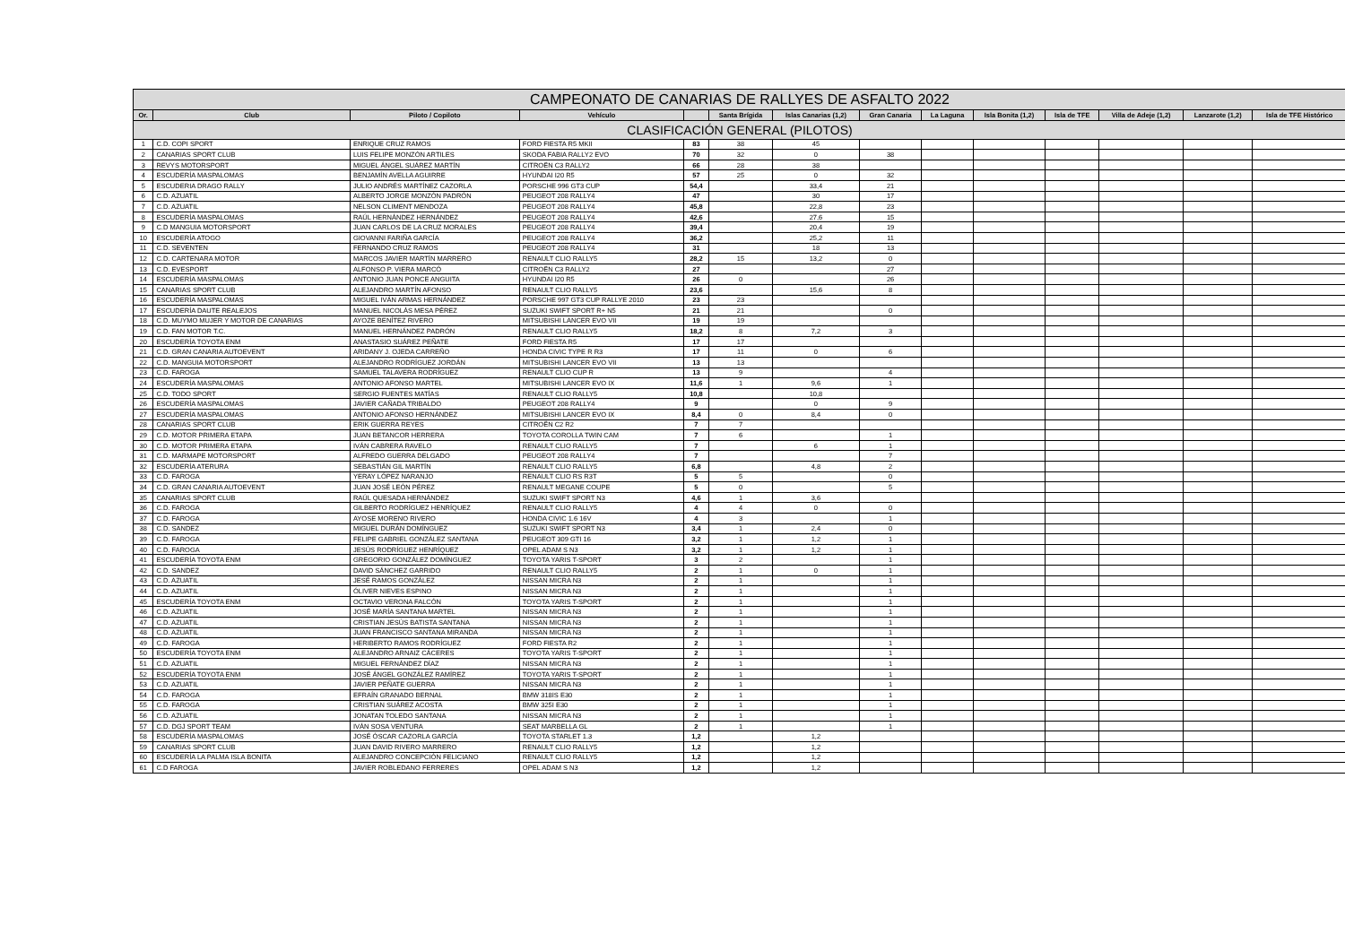| CAMPEONATO DE CANARIAS DE RALLYES DE ASFALTO 2022 | | | | | | | | | | | | | |
| --- | --- | --- | --- | --- | --- | --- | --- | --- | --- | --- | --- | --- | --- |
| Or. | Club | Piloto / Copiloto | Vehículo | | Santa Brígida | Islas Canarias (1,2) | Gran Canaria | La Laguna | Isla Bonita (1,2) | Isla de TFE | Villa de Adeje (1,2) | Lanzarote (1,2) | Isla de TFE Histórico |
| CLASIFICACIÓN GENERAL (PILOTOS) | | | | | | | | | | | | | |
| 1 | C.D. COPI SPORT | ENRIQUE CRUZ RAMOS | FORD FIESTA R5 MKII | 83 | 38 | 45 | | | | | | | |
| 2 | CANARIAS SPORT CLUB | LUIS FELIPE MONZÓN ARTILES | SKODA FABIA RALLY2 EVO | 70 | 32 | 0 | 38 | | | | | | |
| 3 | REVYS MOTORSPORT | MIGUEL ÁNGEL SUÁREZ MARTÍN | CITROËN C3 RALLY2 | 66 | 28 | 38 | | | | | | | |
| 4 | ESCUDERÍA MASPALOMAS | BENJAMÍN AVELLA AGUIRRE | HYUNDAI I20 R5 | 57 | 25 | 0 | 32 | | | | | | |
| 5 | ESCUDERIA DRAGO RALLY | JULIO ANDRÉS MARTÍNEZ CAZORLA | PORSCHE 996 GT3 CUP | 54,4 | | 33,4 | 21 | | | | | | |
| 6 | C.D. AZUATIL | ALBERTO JORGE MONZÓN PADRÓN | PEUGEOT 208 RALLY4 | 47 | | 30 | 17 | | | | | | |
| 7 | C.D. AZUATIL | NELSON CLIMENT MENDOZA | PEUGEOT 208 RALLY4 | 45,8 | | 22,8 | 23 | | | | | | |
| 8 | ESCUDERÍA MASPALOMAS | RAÚL HERNÁNDEZ HERNÁNDEZ | PEUGEOT 208 RALLY4 | 42,6 | | 27,6 | 15 | | | | | | |
| 9 | C.D MANGUIA MOTORSPORT | JUAN CARLOS DE LA CRUZ MORALES | PEUGEOT 208 RALLY4 | 39,4 | | 20,4 | 19 | | | | | | |
| 10 | ESCUDERÍA ATOGO | GIOVANNI FARIÑA GARCÍA | PEUGEOT 208 RALLY4 | 36,2 | | 25,2 | 11 | | | | | | |
| 11 | C.D. SEVENTEN | FERNANDO CRUZ RAMOS | PEUGEOT 208 RALLY4 | 31 | | 18 | 13 | | | | | | |
| 12 | C.D. CARTENARA MOTOR | MARCOS JAVIER MARTÍN MARRERO | RENAULT CLIO RALLY5 | 28,2 | 15 | 13,2 | 0 | | | | | | |
| 13 | C.D. EVESPORT | ALFONSO P. VIERA MARCÓ | CITROËN C3 RALLY2 | 27 | | | 27 | | | | | | |
| 14 | ESCUDERÍA MASPALOMAS | ANTONIO JUAN PONCE ANGUITA | HYUNDAI I20 R5 | 26 | 0 | | 26 | | | | | | |
| 15 | CANARIAS SPORT CLUB | ALEJANDRO MARTÍN AFONSO | RENAULT CLIO RALLY5 | 23,6 | | 15,6 | 8 | | | | | | |
| 16 | ESCUDERÍA MASPALOMAS | MIGUEL IVÁN ARMAS HERNÁNDEZ | PORSCHE 997 GT3 CUP RALLYE 2010 | 23 | 23 | | | | | | | | |
| 17 | ESCUDERÍA DAUTE REALEJOS | MANUEL NICOLÁS MESA PÉREZ | SUZUKI SWIFT SPORT R+ N5 | 21 | 21 | | 0 | | | | | | |
| 18 | C.D. MUYMO MUJER Y MOTOR DE CANARIAS | AYOZE BENÍTEZ RIVERO | MITSUBISHI LANCER EVO VII | 19 | 19 | | | | | | | | |
| 19 | C.D. FAN MOTOR T.C. | MANUEL HERNÁNDEZ PADRÓN | RENAULT CLIO RALLY5 | 18,2 | 8 | 7,2 | 3 | | | | | | |
| 20 | ESCUDERÍA TOYOTA ENM | ANASTASIO SUÁREZ PEÑATE | FORD FIESTA R5 | 17 | 17 | | | | | | | | |
| 21 | C.D. GRAN CANARIA AUTOEVENT | ARIDANY J. OJEDA CARREÑO | HONDA CIVIC TYPE R R3 | 17 | 11 | 0 | 6 | | | | | | |
| 22 | C.D. MANGUIA MOTORSPORT | ALEJANDRO RODRÍGUEZ JORDÁN | MITSUBISHI LANCER EVO VII | 13 | 13 | | | | | | | | |
| 23 | C.D. FAROGA | SAMUEL TALAVERA RODRÍGUEZ | RENAULT CLIO CUP R | 13 | 9 | | 4 | | | | | | |
| 24 | ESCUDERÍA MASPALOMAS | ANTONIO AFONSO MARTEL | MITSUBISHI LANCER EVO IX | 11,6 | 1 | 9,6 | 1 | | | | | | |
| 25 | C.D. TODO SPORT | SERGIO FUENTES MATÍAS | RENAULT CLIO RALLY5 | 10,8 | | 10,8 | | | | | | | |
| 26 | ESCUDERÍA MASPALOMAS | JAVIER CAÑADA TRIBALDO | PEUGEOT 208 RALLY4 | 9 | | 0 | 9 | | | | | | |
| 27 | ESCUDERÍA MASPALOMAS | ANTONIO AFONSO HERNÁNDEZ | MITSUBISHI LANCER EVO IX | 8,4 | 0 | 8,4 | 0 | | | | | | |
| 28 | CANARIAS SPORT CLUB | ERIK GUERRA REYES | CITROËN C2 R2 | 7 | 7 | | | | | | | | |
| 29 | C.D. MOTOR PRIMERA ETAPA | JUAN BETANCOR HERRERA | TOYOTA COROLLA TWIN CAM | 7 | 6 | | 1 | | | | | | |
| 30 | C.D. MOTOR PRIMERA ETAPA | IVÁN CABRERA RAVELO | RENAULT CLIO RALLY5 | 7 | | 6 | 1 | | | | | | |
| 31 | C.D. MARMAPE MOTORSPORT | ALFREDO GUERRA DELGADO | PEUGEOT 208 RALLY4 | 7 | | | 7 | | | | | | |
| 32 | ESCUDERÍA ATERURA | SEBASTIÁN GIL MARTÍN | RENAULT CLIO RALLY5 | 6,8 | | 4,8 | 2 | | | | | | |
| 33 | C.D. FAROGA | YERAY LÓPEZ NARANJO | RENAULT CLIO RS R3T | 5 | 5 | | 0 | | | | | | |
| 34 | C.D. GRAN CANARIA AUTOEVENT | JUAN JOSÉ LEÓN PÉREZ | RENAULT MEGANE COUPE | 5 | 0 | | 5 | | | | | | |
| 35 | CANARIAS SPORT CLUB | RAÚL QUESADA HERNÁNDEZ | SUZUKI SWIFT SPORT N3 | 4,6 | 1 | 3,6 | | | | | | | |
| 36 | C.D. FAROGA | GILBERTO RODRÍGUEZ HENRÍQUEZ | RENAULT CLIO RALLY5 | 4 | 4 | 0 | 0 | | | | | | |
| 37 | C.D. FAROGA | AYOSE MORENO RIVERO | HONDA CIVIC 1.6 16V | 4 | 3 | | 1 | | | | | | |
| 38 | C.D. SANDEZ | MIGUEL DURÁN DOMÍNGUEZ | SUZUKI SWIFT SPORT N3 | 3,4 | 1 | 2,4 | 0 | | | | | | |
| 39 | C.D. FAROGA | FELIPE GABRIEL GONZÁLEZ SANTANA | PEUGEOT 309 GTI 16 | 3,2 | 1 | 1,2 | 1 | | | | | | |
| 40 | C.D. FAROGA | JESÚS RODRÍGUEZ HENRÍQUEZ | OPEL ADAM S N3 | 3,2 | 1 | 1,2 | 1 | | | | | | |
| 41 | ESCUDERÍA TOYOTA ENM | GREGORIO GONZÁLEZ DOMÍNGUEZ | TOYOTA YARIS T-SPORT | 3 | 2 | | 1 | | | | | | |
| 42 | C.D. SANDEZ | DAVID SÁNCHEZ GARRIDO | RENAULT CLIO RALLY5 | 2 | 1 | 0 | 1 | | | | | | |
| 43 | C.D. AZUATIL | JESÉ RAMOS GONZÁLEZ | NISSAN MICRA N3 | 2 | 1 | | 1 | | | | | | |
| 44 | C.D. AZUATIL | ÓLIVER NIEVES ESPINO | NISSAN MICRA N3 | 2 | 1 | | 1 | | | | | | |
| 45 | ESCUDERÍA TOYOTA ENM | OCTAVIO VERONA FALCÓN | TOYOTA YARIS T-SPORT | 2 | 1 | | 1 | | | | | | |
| 46 | C.D. AZUATIL | JOSÉ MARÍA SANTANA MARTEL | NISSAN MICRA N3 | 2 | 1 | | 1 | | | | | | |
| 47 | C.D. AZUATIL | CRISTIAN JESÚS BATISTA SANTANA | NISSAN MICRA N3 | 2 | 1 | | 1 | | | | | | |
| 48 | C.D. AZUATIL | JUAN FRANCISCO SANTANA MIRANDA | NISSAN MICRA N3 | 2 | 1 | | 1 | | | | | | |
| 49 | C.D. FAROGA | HERIBERTO RAMOS RODRÍGUEZ | FORD FIESTA R2 | 2 | 1 | | 1 | | | | | | |
| 50 | ESCUDERÍA TOYOTA ENM | ALEJANDRO ARNAIZ CÁCERES | TOYOTA YARIS T-SPORT | 2 | 1 | | 1 | | | | | | |
| 51 | C.D. AZUATIL | MIGUEL FERNÁNDEZ DÍAZ | NISSAN MICRA N3 | 2 | 1 | | 1 | | | | | | |
| 52 | ESCUDERÍA TOYOTA ENM | JOSÉ ÁNGEL GONZÁLEZ RAMÍREZ | TOYOTA YARIS T-SPORT | 2 | 1 | | 1 | | | | | | |
| 53 | C.D. AZUATIL | JAVIER PEÑATE GUERRA | NISSAN MICRA N3 | 2 | 1 | | 1 | | | | | | |
| 54 | C.D. FAROGA | EFRAÍN GRANADO BERNAL | BMW 318IS E30 | 2 | 1 | | 1 | | | | | | |
| 55 | C.D. FAROGA | CRISTIAN SUÁREZ ACOSTA | BMW 325I E30 | 2 | 1 | | 1 | | | | | | |
| 56 | C.D. AZUATIL | JONATAN TOLEDO SANTANA | NISSAN MICRA N3 | 2 | 1 | | 1 | | | | | | |
| 57 | C.D. DGJ SPORT TEAM | IVÁN SOSA VENTURA | SEAT MARBELLA GL | 2 | 1 | | 1 | | | | | | |
| 58 | ESCUDERÍA MASPALOMAS | JOSÉ ÓSCAR CAZORLA GARCÍA | TOYOTA STARLET 1.3 | 1,2 | | 1,2 | | | | | | | |
| 59 | CANARIAS SPORT CLUB | JUAN DAVID RIVERO MARRERO | RENAULT CLIO RALLY5 | 1,2 | | 1,2 | | | | | | | |
| 60 | ESCUDERÍA LA PALMA ISLA BONITA | ALEJANDRO CONCEPCIÓN FELICIANO | RENAULT CLIO RALLY5 | 1,2 | | 1,2 | | | | | | | |
| 61 | C.D FAROGA | JAVIER ROBLEDANO FERRERES | OPEL ADAM S N3 | 1,2 | | 1,2 | | | | | | | |